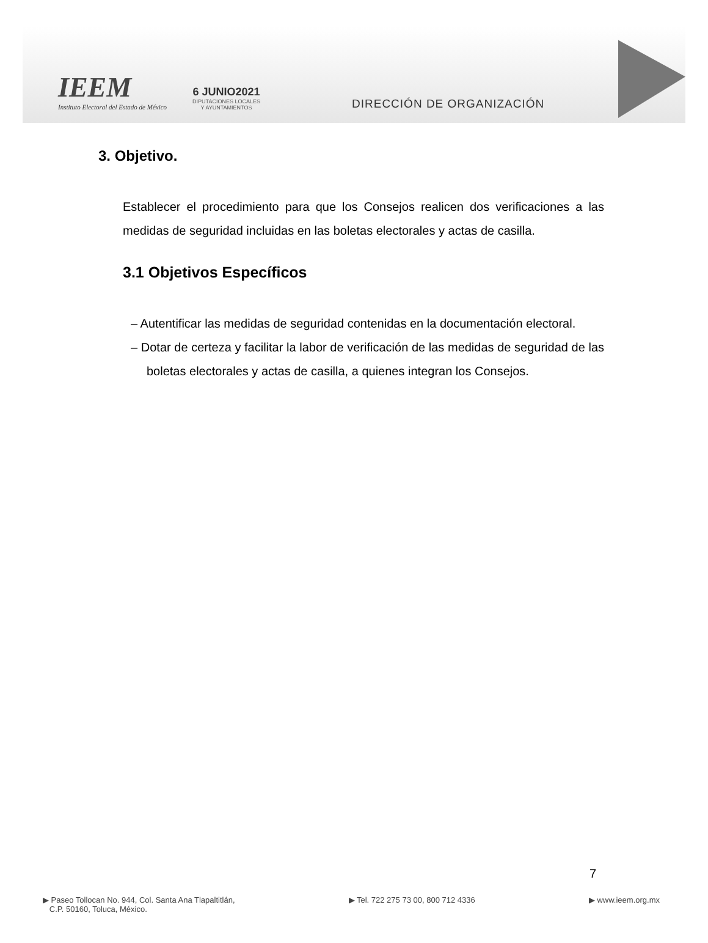IEEM
Instituto Electoral del Estado de México
6 JUNIO2021
DIPUTACIONES LOCALES
Y AYUNTAMIENTOS
DIRECCIÓN DE ORGANIZACIÓN
3. Objetivo.
Establecer el procedimiento para que los Consejos realicen dos verificaciones a las medidas de seguridad incluidas en las boletas electorales y actas de casilla.
3.1 Objetivos Específicos
– Autentificar las medidas de seguridad contenidas en la documentación electoral.
– Dotar de certeza y facilitar la labor de verificación de las medidas de seguridad de las boletas electorales y actas de casilla, a quienes integran los Consejos.
7
▶ Paseo Tollocan No. 944, Col. Santa Ana Tlapaltitlán,
C.P. 50160, Toluca, México.
▶ Tel. 722 275 73 00, 800 712 4336
▶ www.ieem.org.mx